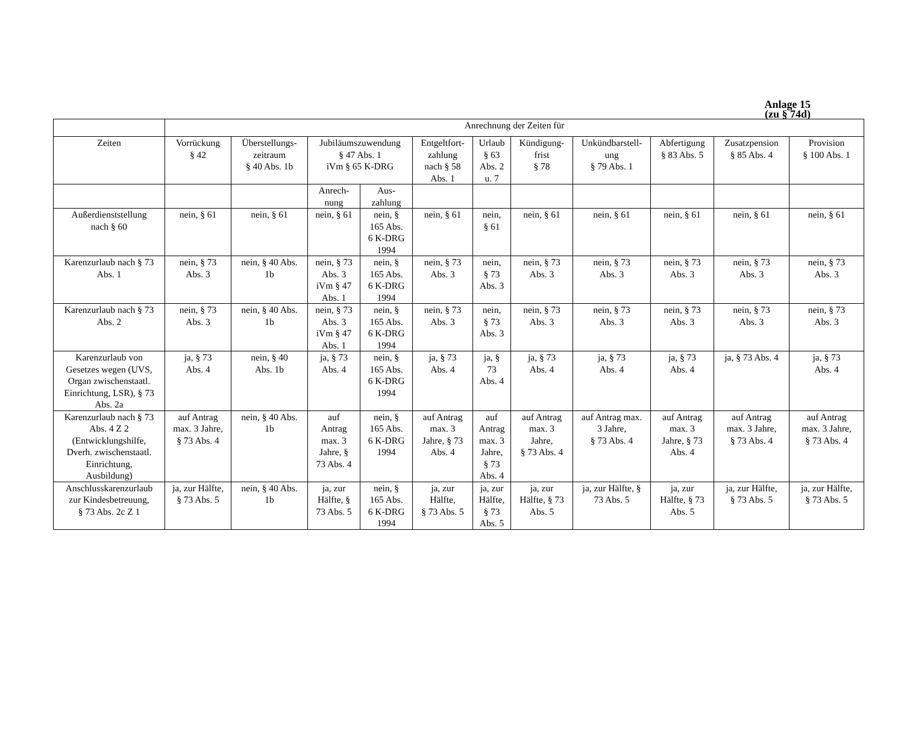Anlage 15
(zu § 74d)
| | Anrechnung der Zeiten für | | | | | | | | | | |
| --- | --- | --- | --- | --- | --- | --- | --- | --- | --- | --- | --- |
| Zeiten | Vorrückung § 42 | Überstellungs- zeitraum § 40 Abs. 1b | Jubiläumszuwendung § 47 Abs. 1 iVm § 65 K-DRG | | Entgeltfort- zahlung nach § 58 Abs. 1 | Urlaub § 63 Abs. 2 u. 7 | Kündigung- frist § 78 | Unkündbarstell- ung § 79 Abs. 1 | Abfertigung § 83 Abs. 5 | Zusatzpension § 85 Abs. 4 | Provision § 100 Abs. 1 |
| | | | Anrech- nung | Aus- zahlung | | | | | | | |
| Außerdienststellung nach § 60 | nein, § 61 | nein, § 61 | nein, § 61 | nein, § 165 Abs. 6 K-DRG 1994 | nein, § 61 | nein, § 61 | nein, § 61 | nein, § 61 | nein, § 61 | nein, § 61 | nein, § 61 |
| Karenzurlaub nach § 73 Abs. 1 | nein, § 73 Abs. 3 | nein, § 40 Abs. 1b | nein, § 73 Abs. 3 iVm § 47 Abs. 1 | nein, § 165 Abs. 6 K-DRG 1994 | nein, § 73 Abs. 3 | nein, § 73 Abs. 3 | nein, § 73 Abs. 3 | nein, § 73 Abs. 3 | nein, § 73 Abs. 3 | nein, § 73 Abs. 3 | nein, § 73 Abs. 3 |
| Karenzurlaub nach § 73 Abs. 2 | nein, § 73 Abs. 3 | nein, § 40 Abs. 1b | nein, § 73 Abs. 3 iVm § 47 Abs. 1 | nein, § 165 Abs. 6 K-DRG 1994 | nein, § 73 Abs. 3 | nein, § 73 Abs. 3 | nein, § 73 Abs. 3 | nein, § 73 Abs. 3 | nein, § 73 Abs. 3 | nein, § 73 Abs. 3 | nein, § 73 Abs. 3 |
| Karenzurlaub von Gesetzes wegen (UVS, Organ zwischenstaatl. Einrichtung, LSR), § 73 Abs. 2a | ja, § 73 Abs. 4 | nein, § 40 Abs. 1b | ja, § 73 Abs. 4 | nein, § 165 Abs. 6 K-DRG 1994 | ja, § 73 Abs. 4 | ja, § 73 Abs. 4 | ja, § 73 Abs. 4 | ja, § 73 Abs. 4 | ja, § 73 Abs. 4 | ja, § 73 Abs. 4 | ja, § 73 Abs. 4 |
| Karenzurlaub nach § 73 Abs. 4 Z 2 (Entwicklungshilfe, Dverh. zwischenstaatl. Einrichtung, Ausbildung) | auf Antrag max. 3 Jahre, § 73 Abs. 4 | nein, § 40 Abs. 1b | auf Antrag max. 3 Jahre, § 73 Abs. 4 | nein, § 165 Abs. 6 K-DRG 1994 | auf Antrag max. 3 Jahre, § 73 Abs. 4 | auf Antrag max. 3 Jahre, § 73 Abs. 4 | auf Antrag max. 3 Jahre, § 73 Abs. 4 | auf Antrag max. 3 Jahre, § 73 Abs. 4 | auf Antrag max. 3 Jahre, § 73 Abs. 4 | auf Antrag max. 3 Jahre, § 73 Abs. 4 | auf Antrag max. 3 Jahre, § 73 Abs. 4 |
| Anschlusskarenzurlaub zur Kindesbetreuung, § 73 Abs. 2c Z 1 | ja, zur Hälfte, § 73 Abs. 5 | nein, § 40 Abs. 1b | ja, zur Hälfte, § 73 Abs. 5 | nein, § 165 Abs. 6 K-DRG 1994 | ja, zur Hälfte, § 73 Abs. 5 | ja, zur Hälfte, § 73 Abs. 5 | ja, zur Hälfte, § 73 Abs. 5 | ja, zur Hälfte, § 73 Abs. 5 | ja, zur Hälfte, § 73 Abs. 5 | ja, zur Hälfte, § 73 Abs. 5 | ja, zur Hälfte, § 73 Abs. 5 |